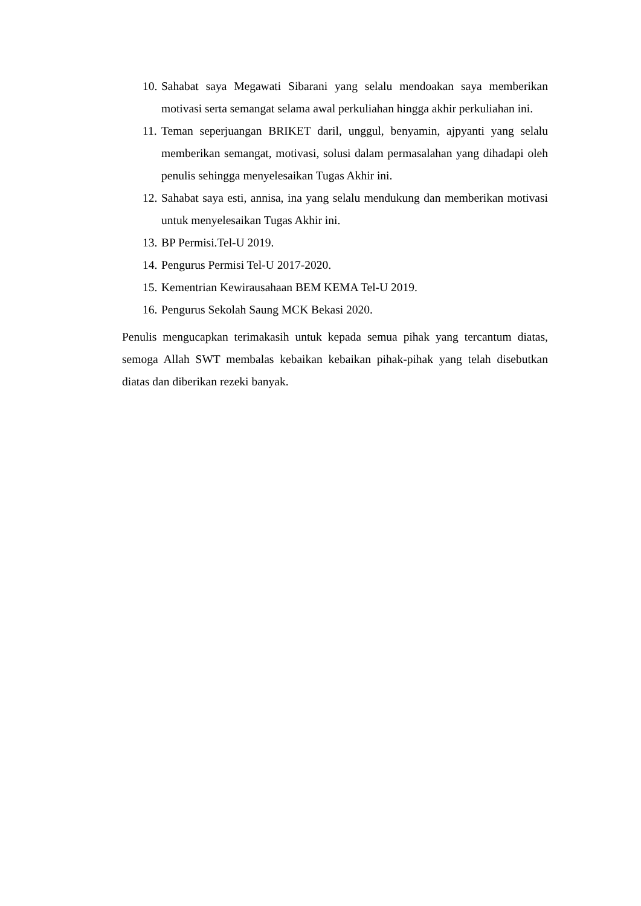10. Sahabat saya Megawati Sibarani yang selalu mendoakan saya memberikan motivasi serta semangat selama awal perkuliahan hingga akhir perkuliahan ini.
11. Teman seperjuangan BRIKET daril, unggul, benyamin, ajpyanti yang selalu memberikan semangat, motivasi, solusi dalam permasalahan yang dihadapi oleh penulis sehingga menyelesaikan Tugas Akhir ini.
12. Sahabat saya esti, annisa, ina yang selalu mendukung dan memberikan motivasi untuk menyelesaikan Tugas Akhir ini.
13. BP Permisi.Tel-U 2019.
14. Pengurus Permisi Tel-U 2017-2020.
15. Kementrian Kewirausahaan BEM KEMA Tel-U 2019.
16. Pengurus Sekolah Saung MCK Bekasi 2020.
Penulis mengucapkan terimakasih untuk kepada semua pihak yang tercantum diatas, semoga Allah SWT membalas kebaikan kebaikan pihak-pihak yang telah disebutkan diatas dan diberikan rezeki banyak.